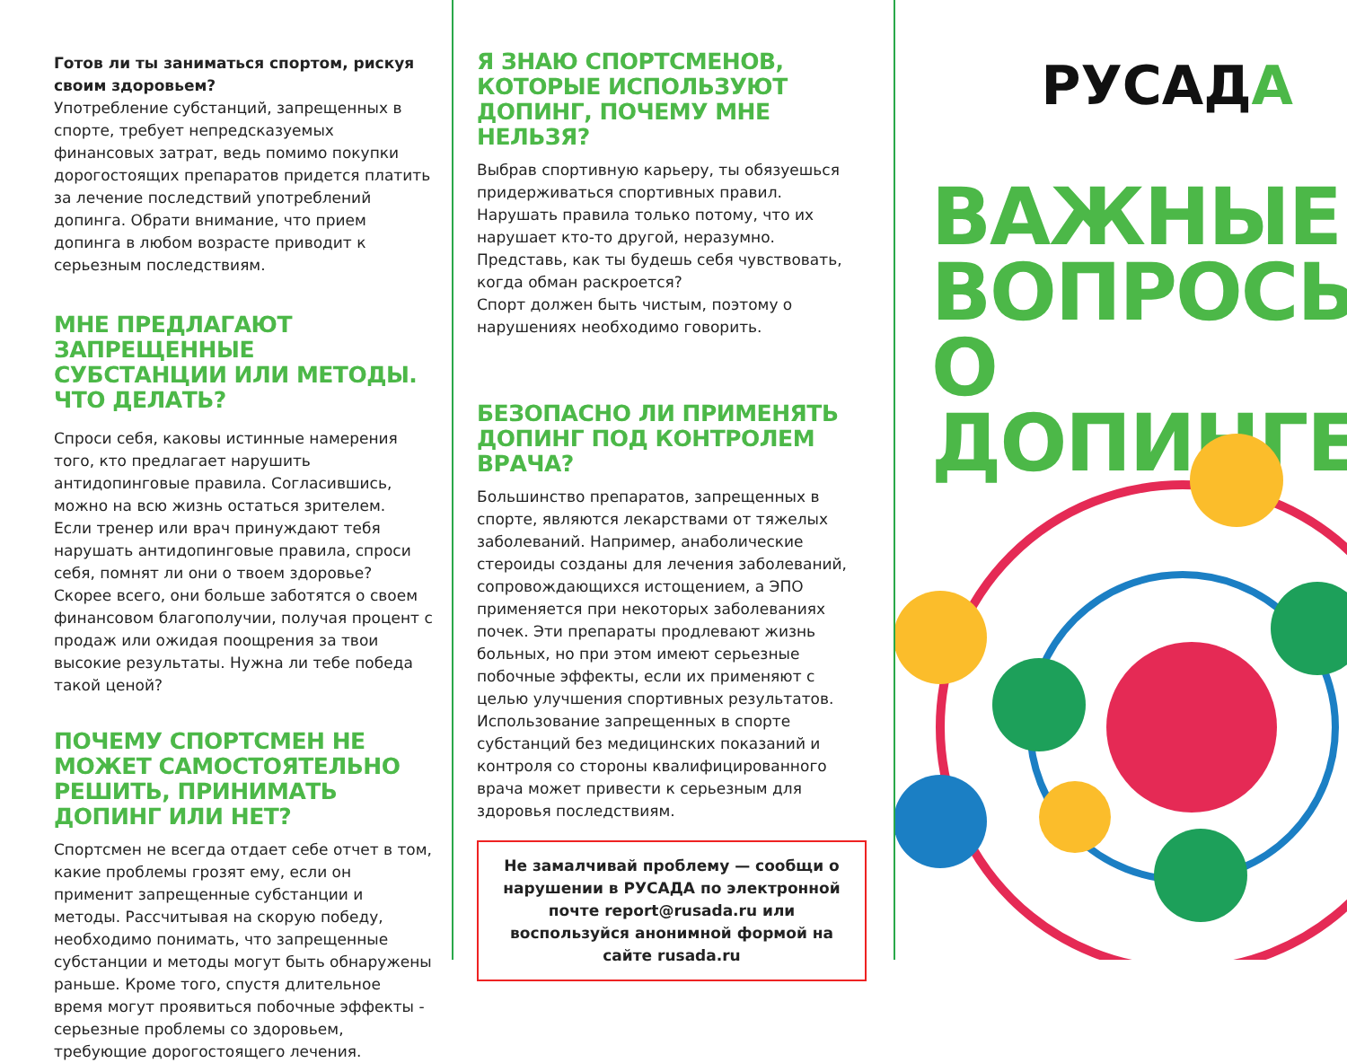Готов ли ты заниматься спортом, рискуя своим здоровьем?
Употребление субстанций, запрещенных в спорте, требует непредсказуемых финансовых затрат, ведь помимо покупки дорогостоящих препаратов придется платить за лечение последствий употреблений допинга. Обрати внимание, что прием допинга в любом возрасте приводит к серьезным последствиям.
МНЕ ПРЕДЛАГАЮТ ЗАПРЕЩЕННЫЕ СУБСТАНЦИИ ИЛИ МЕТОДЫ. ЧТО ДЕЛАТЬ?
Спроси себя, каковы истинные намерения того, кто предлагает нарушить антидопинговые правила. Согласившись, можно на всю жизнь остаться зрителем.
Если тренер или врач принуждают тебя нарушать антидопинговые правила, спроси себя, помнят ли они о твоем здоровье? Скорее всего, они больше заботятся о своем финансовом благополучии, получая процент с продаж или ожидая поощрения за твои высокие результаты. Нужна ли тебе победа такой ценой?
ПОЧЕМУ СПОРТСМЕН НЕ МОЖЕТ САМОСТОЯТЕЛЬНО РЕШИТЬ, ПРИНИМАТЬ ДОПИНГ ИЛИ НЕТ?
Спортсмен не всегда отдает себе отчет в том, какие проблемы грозят ему, если он применит запрещенные субстанции и методы. Рассчитывая на скорую победу, необходимо понимать, что запрещенные субстанции и методы могут быть обнаружены раньше. Кроме того, спустя длительное время могут проявиться побочные эффекты - серьезные проблемы со здоровьем, требующие дорогостоящего лечения.
Я ЗНАЮ СПОРТСМЕНОВ, КОТОРЫЕ ИСПОЛЬЗУЮТ ДОПИНГ, ПОЧЕМУ МНЕ НЕЛЬЗЯ?
Выбрав спортивную карьеру, ты обязуешься придерживаться спортивных правил.
Нарушать правила только потому, что их нарушает кто-то другой, неразумно. Представь, как ты будешь себя чувствовать, когда обман раскроется?
Спорт должен быть чистым, поэтому о нарушениях необходимо говорить.
БЕЗОПАСНО ЛИ ПРИМЕНЯТЬ ДОПИНГ ПОД КОНТРОЛЕМ ВРАЧА?
Большинство препаратов, запрещенных в спорте, являются лекарствами от тяжелых заболеваний. Например, анаболические стероиды созданы для лечения заболеваний, сопровождающихся истощением, а ЭПО применяется при некоторых заболеваниях почек. Эти препараты продлевают жизнь больных, но при этом имеют серьезные побочные эффекты, если их применяют с целью улучшения спортивных результатов.
Использование запрещенных в спорте субстанций без медицинских показаний и контроля со стороны квалифицированного врача может привести к серьезным для здоровья последствиям.
Не замалчивай проблему — сообщи о нарушении в РУСАДА по электронной почте report@rusada.ru или воспользуйся анонимной формой на сайте rusada.ru
РУСАДА
ВАЖНЫЕ
ВОПРОСЫ
О ДОПИНГЕ